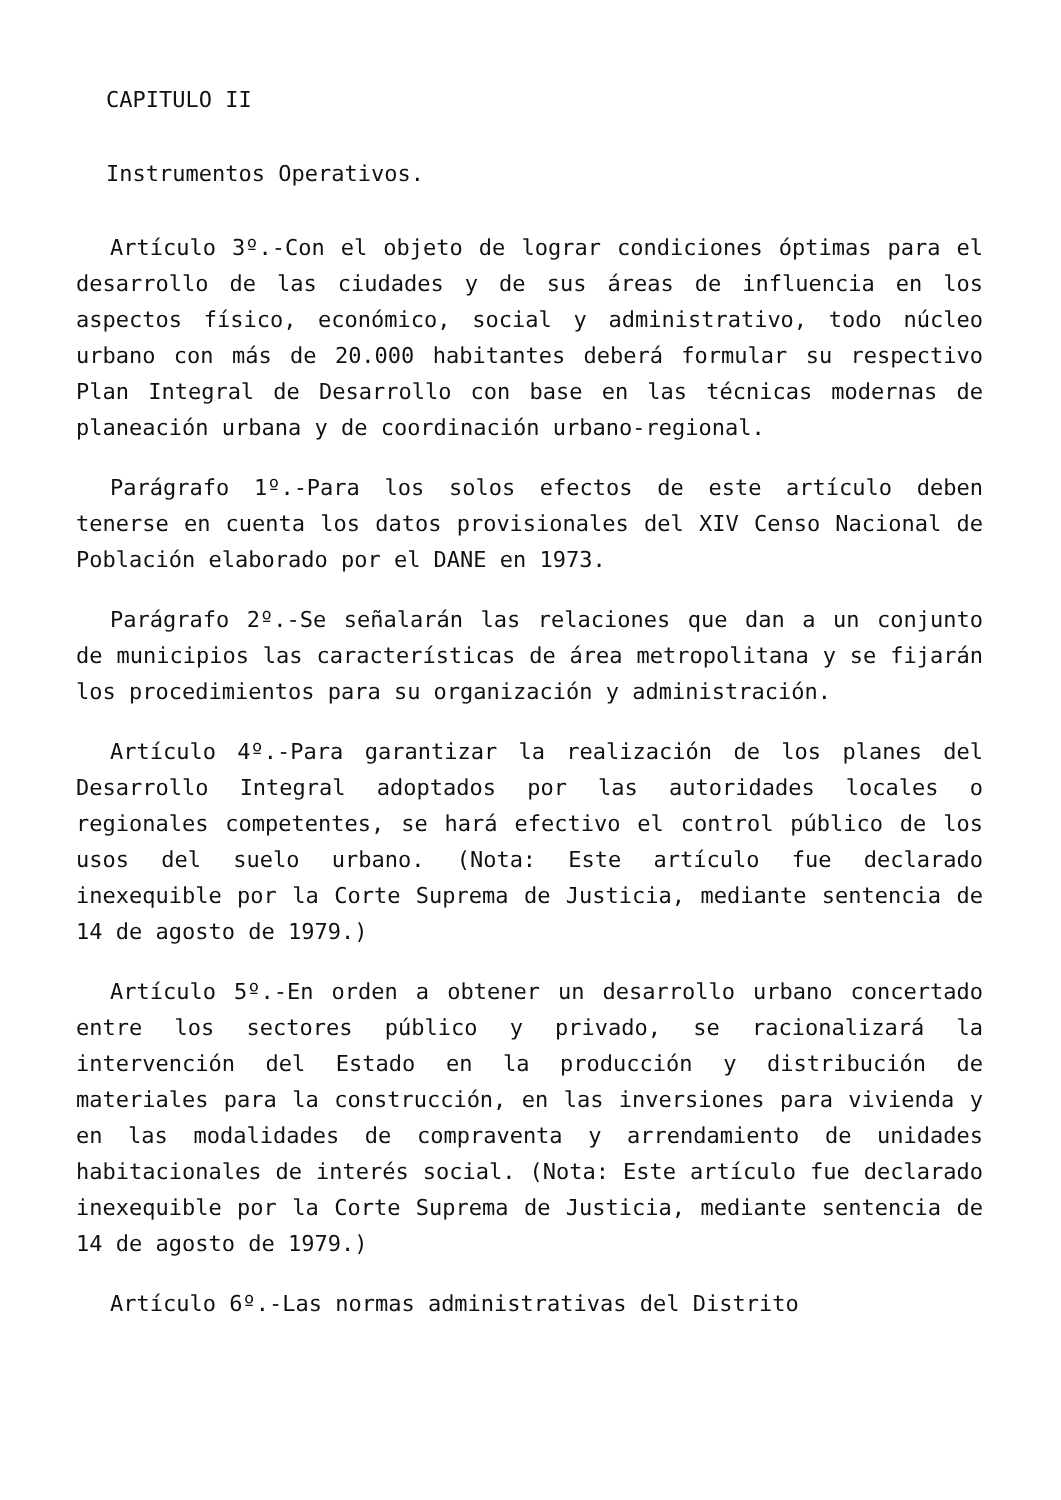CAPITULO II
Instrumentos Operativos.
Artículo 3º.-Con el objeto de lograr condiciones óptimas para el desarrollo de las ciudades y de sus áreas de influencia en los aspectos físico, económico, social y administrativo, todo núcleo urbano con más de 20.000 habitantes deberá formular su respectivo Plan Integral de Desarrollo con base en las técnicas modernas de planeación urbana y de coordinación urbano-regional.
Parágrafo 1º.-Para los solos efectos de este artículo deben tenerse en cuenta los datos provisionales del XIV Censo Nacional de Población elaborado por el DANE en 1973.
Parágrafo 2º.-Se señalarán las relaciones que dan a un conjunto de municipios las características de área metropolitana y se fijarán los procedimientos para su organización y administración.
Artículo 4º.-Para garantizar la realización de los planes del Desarrollo Integral adoptados por las autoridades locales o regionales competentes, se hará efectivo el control público de los usos del suelo urbano. (Nota: Este artículo fue declarado inexequible por la Corte Suprema de Justicia, mediante sentencia de 14 de agosto de 1979.)
Artículo 5º.-En orden a obtener un desarrollo urbano concertado entre los sectores público y privado, se racionalizará la intervención del Estado en la producción y distribución de materiales para la construcción, en las inversiones para vivienda y en las modalidades de compraventa y arrendamiento de unidades habitacionales de interés social. (Nota: Este artículo fue declarado inexequible por la Corte Suprema de Justicia, mediante sentencia de 14 de agosto de 1979.)
Artículo 6º.-Las normas administrativas del Distrito